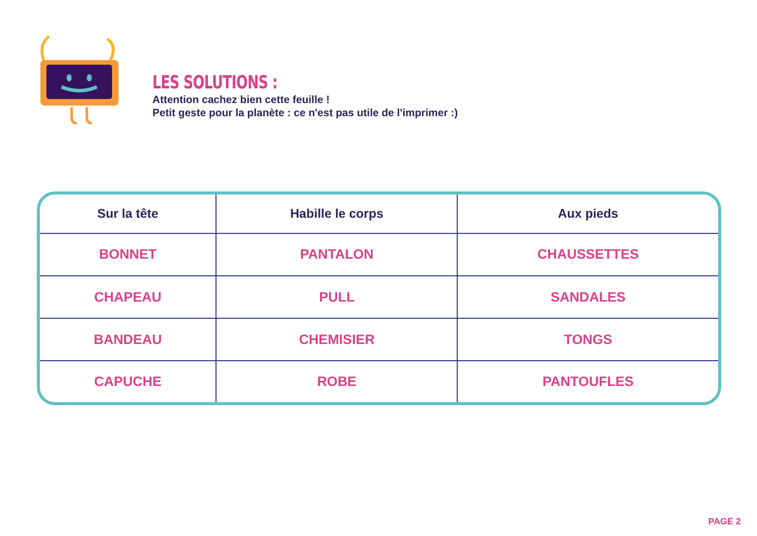LES SOLUTIONS :
Attention cachez bien cette feuille !
Petit geste pour la planète : ce n'est pas utile de l'imprimer :)
| Sur la tête | Habille le corps | Aux pieds |
| --- | --- | --- |
| BONNET | PANTALON | CHAUSSETTES |
| CHAPEAU | PULL | SANDALES |
| BANDEAU | CHEMISIER | TONGS |
| CAPUCHE | ROBE | PANTOUFLES |
PAGE 2